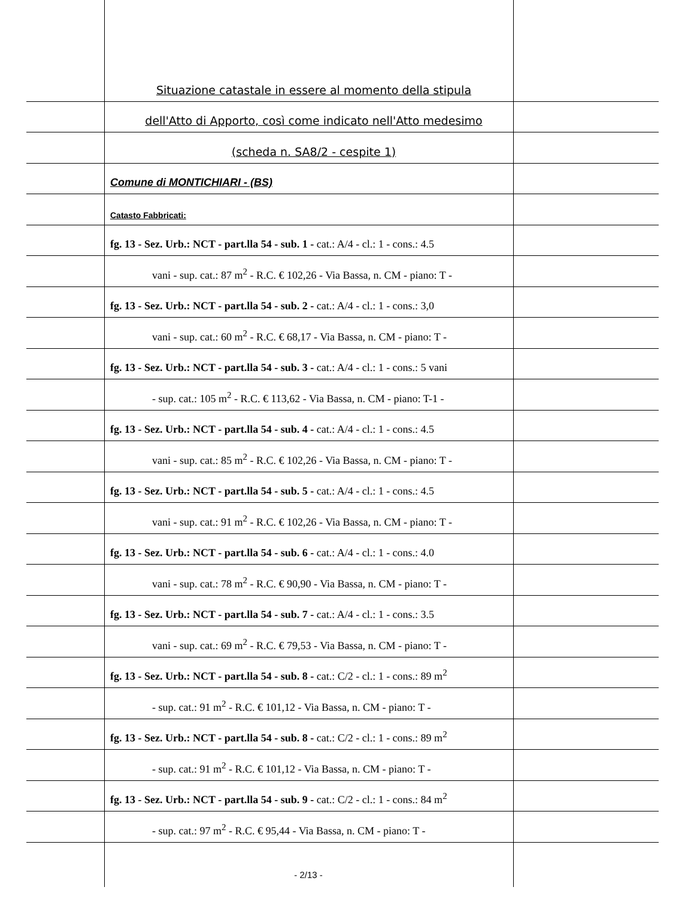Situazione catastale in essere al momento della stipula
dell'Atto di Apporto, così come indicato nell'Atto medesimo
(scheda n. SA8/2 - cespite 1)
Comune di MONTICHIARI - (BS)
Catasto Fabbricati:
fg. 13 - Sez. Urb.: NCT - part.lla 54 - sub. 1 - cat.: A/4 - cl.: 1 - cons.: 4.5
vani - sup. cat.: 87 m<sup>2</sup> - R.C. € 102,26 - Via Bassa, n. CM - piano: T -
fg. 13 - Sez. Urb.: NCT - part.lla 54 - sub. 2 - cat.: A/4 - cl.: 1 - cons.: 3,0
vani - sup. cat.: 60 m<sup>2</sup> - R.C. € 68,17 - Via Bassa, n. CM - piano: T -
fg. 13 - Sez. Urb.: NCT - part.lla 54 - sub. 3 - cat.: A/4 - cl.: 1 - cons.: 5 vani
- sup. cat.: 105 m<sup>2</sup> - R.C. € 113,62 - Via Bassa, n. CM - piano: T-1 -
fg. 13 - Sez. Urb.: NCT - part.lla 54 - sub. 4 - cat.: A/4 - cl.: 1 - cons.: 4.5
vani - sup. cat.: 85 m<sup>2</sup> - R.C. € 102,26 - Via Bassa, n. CM - piano: T -
fg. 13 - Sez. Urb.: NCT - part.lla 54 - sub. 5 - cat.: A/4 - cl.: 1 - cons.: 4.5
vani - sup. cat.: 91 m<sup>2</sup> - R.C. € 102,26 - Via Bassa, n. CM - piano: T -
fg. 13 - Sez. Urb.: NCT - part.lla 54 - sub. 6 - cat.: A/4 - cl.: 1 - cons.: 4.0
vani - sup. cat.: 78 m<sup>2</sup> - R.C. € 90,90 - Via Bassa, n. CM - piano: T -
fg. 13 - Sez. Urb.: NCT - part.lla 54 - sub. 7 - cat.: A/4 - cl.: 1 - cons.: 3.5
vani - sup. cat.: 69 m<sup>2</sup> - R.C. € 79,53 - Via Bassa, n. CM - piano: T -
fg. 13 - Sez. Urb.: NCT - part.lla 54 - sub. 8 - cat.: C/2 - cl.: 1 - cons.: 89 m<sup>2</sup>
- sup. cat.: 91 m<sup>2</sup> - R.C. € 101,12 - Via Bassa, n. CM - piano: T -
fg. 13 - Sez. Urb.: NCT - part.lla 54 - sub. 8 - cat.: C/2 - cl.: 1 - cons.: 89 m<sup>2</sup>
- sup. cat.: 91 m<sup>2</sup> - R.C. € 101,12 - Via Bassa, n. CM - piano: T -
fg. 13 - Sez. Urb.: NCT - part.lla 54 - sub. 9 - cat.: C/2 - cl.: 1 - cons.: 84 m<sup>2</sup>
- sup. cat.: 97 m<sup>2</sup> - R.C. € 95,44 - Via Bassa, n. CM - piano: T -
- 2/13 -